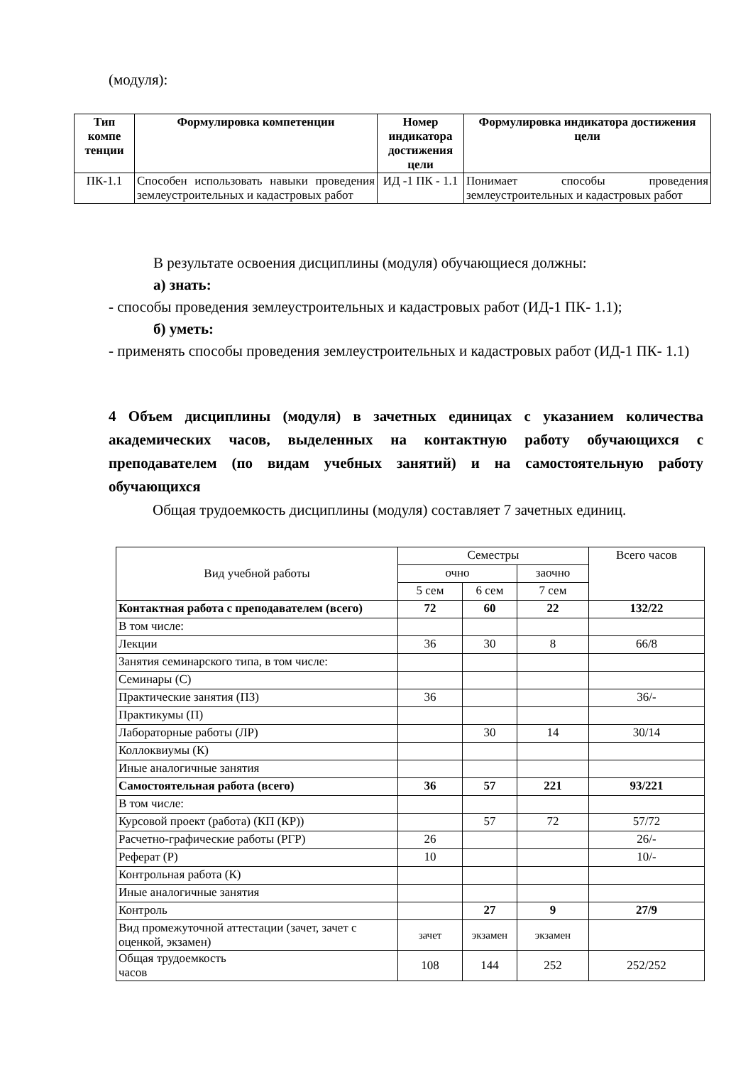(модуля):
| Тип компе тенции | Формулировка компетенции | Номер индикатора достижения цели | Формулировка индикатора достижения цели |
| --- | --- | --- | --- |
| ПК-1.1 | Способен использовать навыки проведения землеустроительных и кадастровых работ | ИД -1 ПК - 1.1 | Понимает способы проведения землеустроительных и кадастровых работ |
В результате освоения дисциплины (модуля) обучающиеся должны:
а) знать:
- способы проведения землеустроительных и кадастровых работ (ИД-1 ПК- 1.1);
б) уметь:
- применять способы проведения землеустроительных и кадастровых работ (ИД-1 ПК- 1.1)
4 Объем дисциплины (модуля) в зачетных единицах с указанием количества академических часов, выделенных на контактную работу обучающихся с преподавателем (по видам учебных занятий) и на самостоятельную работу обучающихся
Общая трудоемкость дисциплины (модуля) составляет 7 зачетных единиц.
| Вид учебной работы | Семестры | | | Всего часов |
| | очно | | заочно | |
| | 5 сем | 6 сем | 7 сем | |
| Контактная работа с преподавателем (всего) | 72 | 60 | 22 | 132/22 |
| В том числе: | | | | |
| Лекции | 36 | 30 | 8 | 66/8 |
| Занятия семинарского типа, в том числе: | | | | |
| Семинары (С) | | | | |
| Практические занятия (ПЗ) | 36 | | | 36/- |
| Практикумы (П) | | | | |
| Лабораторные работы (ЛР) | | 30 | 14 | 30/14 |
| Коллоквиумы (К) | | | | |
| Иные аналогичные занятия | | | | |
| Самостоятельная работа (всего) | 36 | 57 | 221 | 93/221 |
| В том числе: | | | | |
| Курсовой проект (работа) (КП (КР)) | | 57 | 72 | 57/72 |
| Расчетно-графические работы (РГР) | 26 | | | 26/- |
| Реферат (Р) | 10 | | | 10/- |
| Контрольная работа (К) | | | | |
| Иные аналогичные занятия | | | | |
| Контроль | | 27 | 9 | 27/9 |
| Вид промежуточной аттестации (зачет, зачет с оценкой, экзамен) | зачет | экзамен | экзамен | |
| Общая трудоемкость часов | 108 | 144 | 252 | 252/252 |